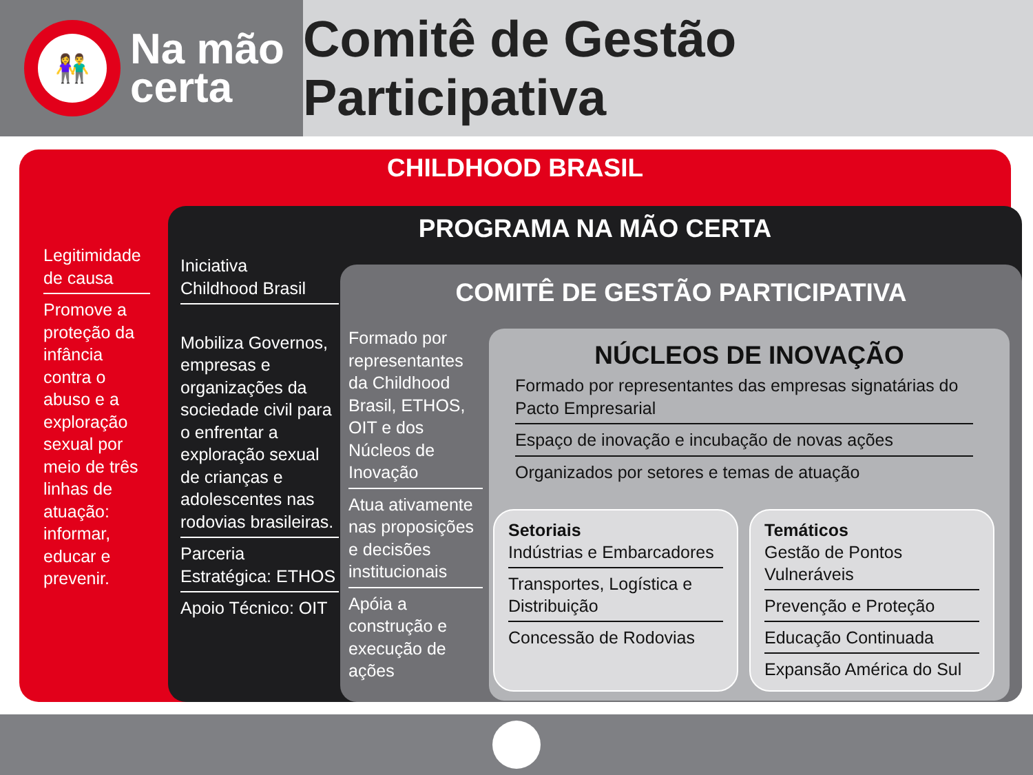👫
Na mão
certa
Comitê de Gestão Participativa
CHILDHOOD BRASIL
Legitimidade de causa
Promove a proteção da infância contra o abuso e a exploração sexual por meio de três linhas de atuação: informar, educar e prevenir.
PROGRAMA NA MÃO CERTA
Iniciativa
Childhood Brasil
Mobiliza Governos, empresas e organizações da sociedade civil para o enfrentar a exploração sexual de crianças e adolescentes nas rodovias brasileiras.
Parceria Estratégica: ETHOS
Apoio Técnico: OIT
COMITÊ DE GESTÃO PARTICIPATIVA
Formado por representantes da Childhood Brasil, ETHOS, OIT e dos Núcleos de Inovação
Atua ativamente nas proposições e decisões institucionais
Apóia a construção e execução de ações
NÚCLEOS DE INOVAÇÃO
Formado por representantes das empresas signatárias do Pacto Empresarial
Espaço de inovação e incubação de novas ações
Organizados por setores e temas de atuação
Setoriais
Indústrias e Embarcadores
Transportes, Logística e Distribuição
Concessão de Rodovias
Temáticos
Gestão de Pontos Vulneráveis
Prevenção e Proteção
Educação Continuada
Expansão América do Sul